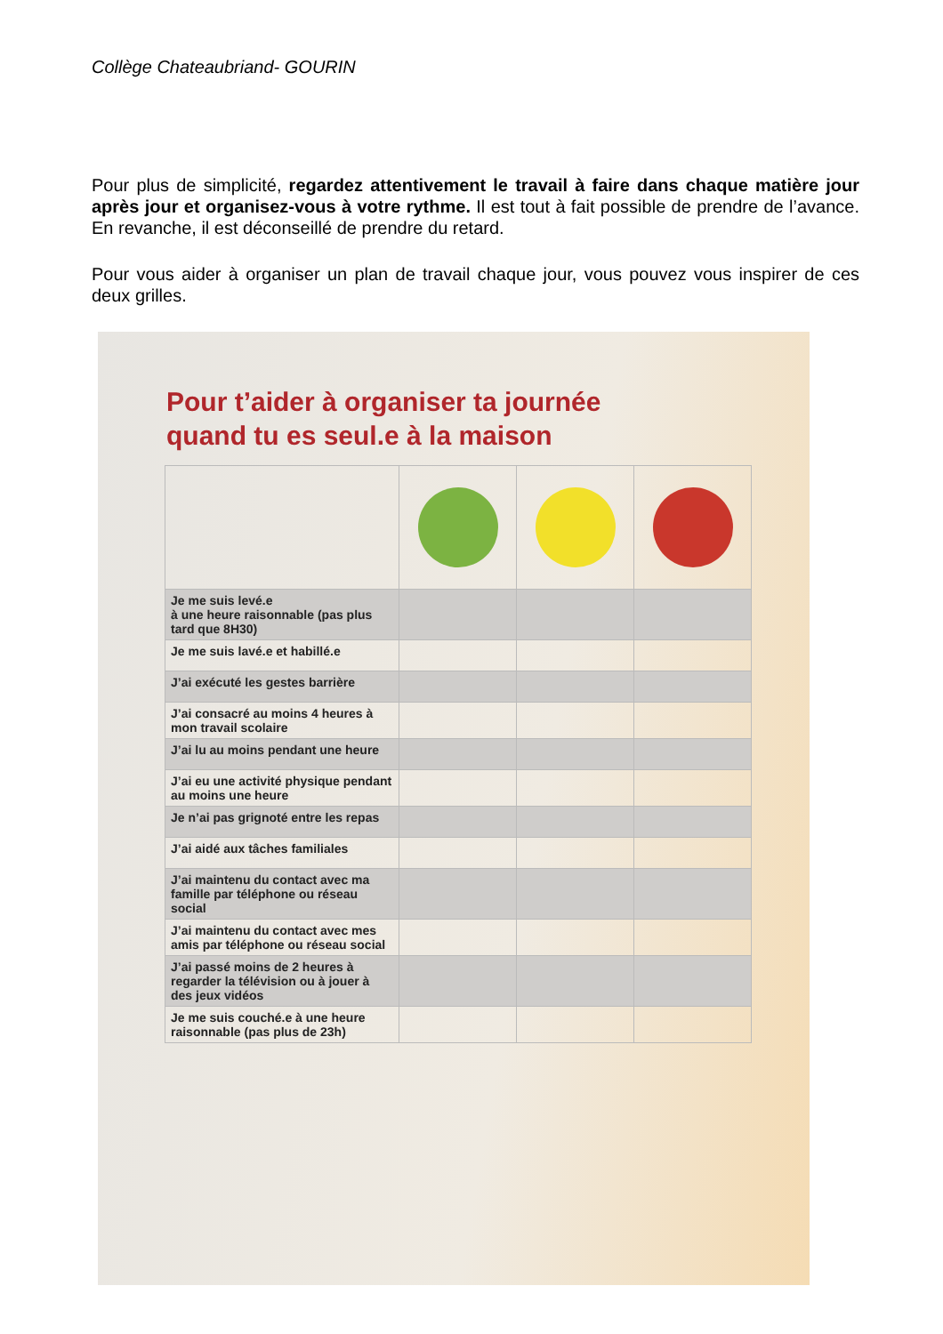Collège Chateaubriand- GOURIN
Pour plus de simplicité, regardez attentivement le travail à faire dans chaque matière jour après jour et organisez-vous à votre rythme. Il est tout à fait possible de prendre de l’avance. En revanche, il est déconseillé de prendre du retard.
Pour vous aider à organiser un plan de travail chaque jour, vous pouvez vous inspirer de ces deux grilles.
Pour t’aider à organiser ta journée
quand tu es seul.e à la maison
| Je me suis levé.e à une heure raisonnable (pas plus tard que 8H30) | | | |
| Je me suis lavé.e et habillé.e | | | |
| J’ai exécuté les gestes barrière | | | |
| J’ai consacré au moins 4 heures à mon travail scolaire | | | |
| J’ai lu au moins pendant une heure | | | |
| J’ai eu une activité physique pendant au moins une heure | | | |
| Je n’ai pas grignoté entre les repas | | | |
| J’ai aidé aux tâches familiales | | | |
| J’ai maintenu du contact avec ma famille par téléphone ou réseau social | | | |
| J’ai maintenu du contact avec mes amis par téléphone ou réseau social | | | |
| J’ai passé moins de 2 heures à regarder la télévision ou à jouer à des jeux vidéos | | | |
| Je me suis couché.e à une heure raisonnable (pas plus de 23h) | | | |